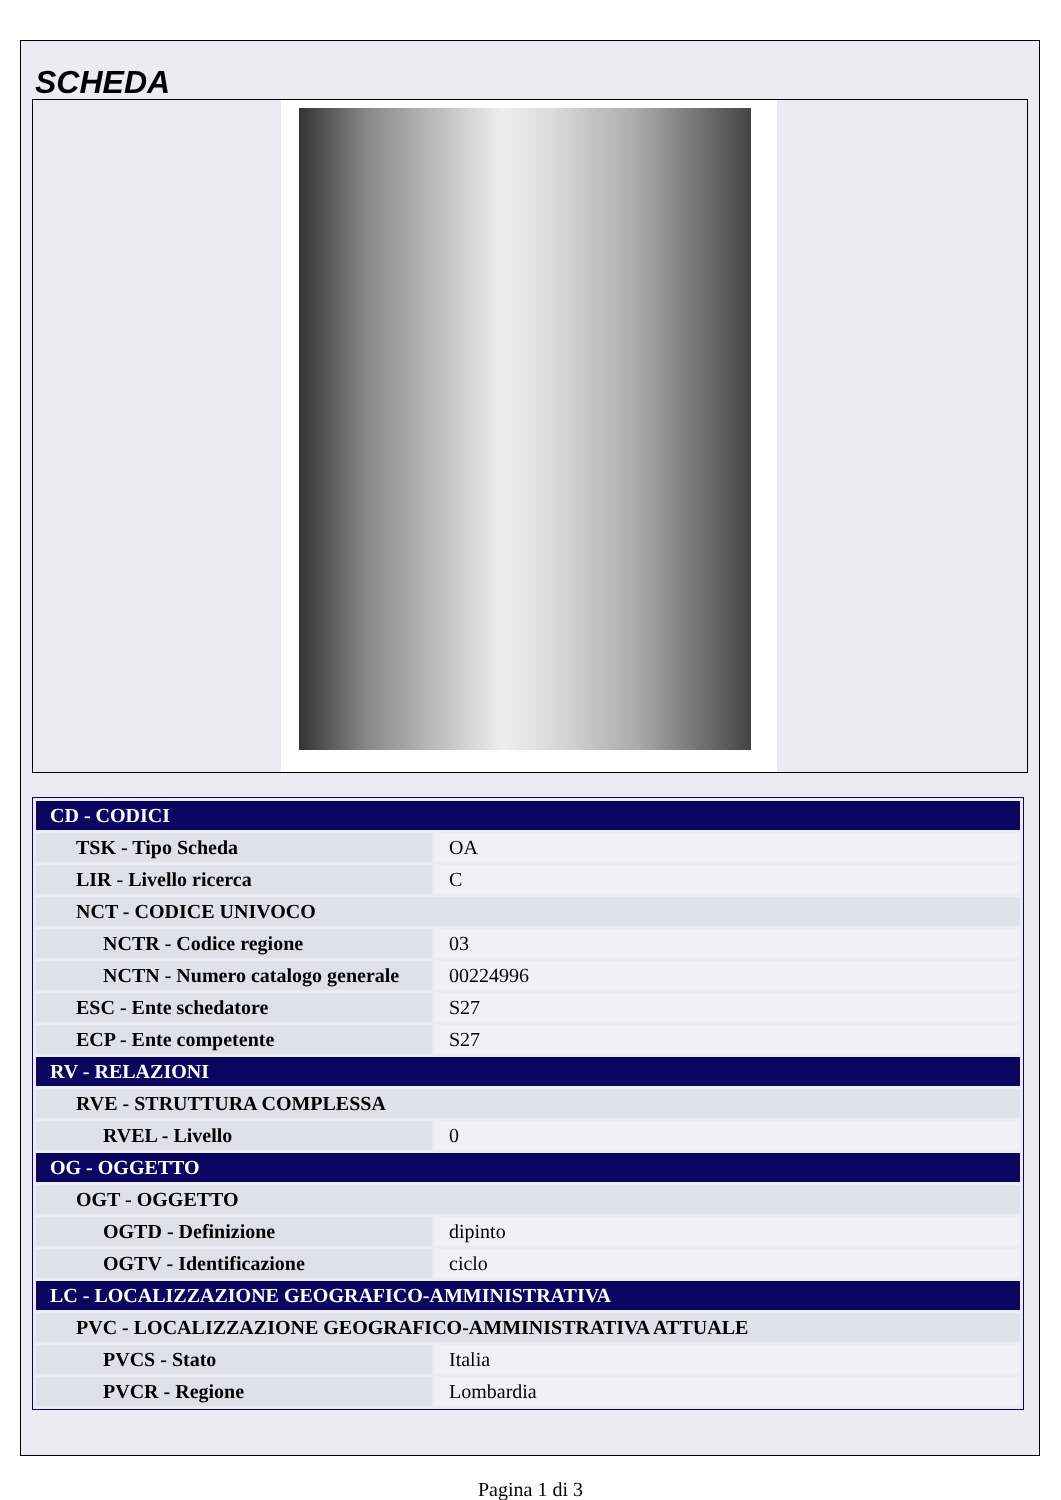SCHEDA
| CD - CODICI | |
| TSK - Tipo Scheda | OA |
| LIR - Livello ricerca | C |
| NCT - CODICE UNIVOCO | |
| NCTR - Codice regione | 03 |
| NCTN - Numero catalogo generale | 00224996 |
| ESC - Ente schedatore | S27 |
| ECP - Ente competente | S27 |
| RV - RELAZIONI | |
| RVE - STRUTTURA COMPLESSA | |
| RVEL - Livello | 0 |
| OG - OGGETTO | |
| OGT - OGGETTO | |
| OGTD - Definizione | dipinto |
| OGTV - Identificazione | ciclo |
| LC - LOCALIZZAZIONE GEOGRAFICO-AMMINISTRATIVA | |
| PVC - LOCALIZZAZIONE GEOGRAFICO-AMMINISTRATIVA ATTUALE | |
| PVCS - Stato | Italia |
| PVCR - Regione | Lombardia |
Pagina 1 di 3